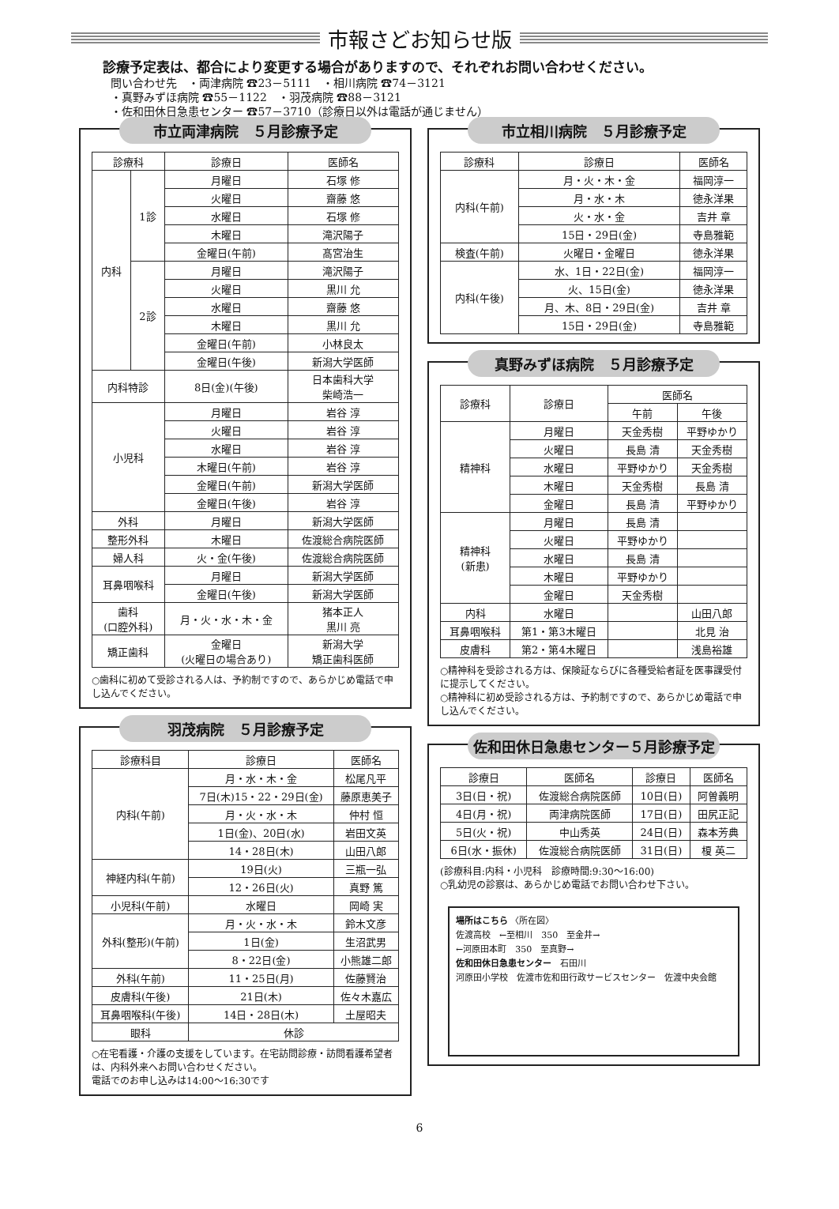市報さどお知らせ版
診療予定表は、都合により変更する場合がありますので、それぞれお問い合わせください。
問い合わせ先　・両津病院 ☎23－5111　・相川病院 ☎74－3121
・真野みずほ病院 ☎55－1122　・羽茂病院 ☎88－3121
・佐和田休日急患センター ☎57－3710（診療日以外は電話が通じません）
市立両津病院　５月診療予定
| 診療科 | | 診療日 | 医師名 |
| --- | --- | --- | --- |
| 内科 | 1診 | 月曜日 | 石塚 修 |
| | | 火曜日 | 齋藤 悠 |
| | | 水曜日 | 石塚 修 |
| | | 木曜日 | 滝沢陽子 |
| | | 金曜日(午前) | 髙宮治生 |
| | 2診 | 月曜日 | 滝沢陽子 |
| | | 火曜日 | 黒川 允 |
| | | 水曜日 | 齋藤 悠 |
| | | 木曜日 | 黒川 允 |
| | | 金曜日(午前) | 小林良太 |
| | | 金曜日(午後) | 新潟大学医師 |
| 内科特診 | | 8日(金)(午後) | 日本歯科大学 柴崎浩一 |
| 小児科 | | 月曜日 | 岩谷 淳 |
| | | 火曜日 | 岩谷 淳 |
| | | 水曜日 | 岩谷 淳 |
| | | 木曜日(午前) | 岩谷 淳 |
| | | 金曜日(午前) | 新潟大学医師 |
| | | 金曜日(午後) | 岩谷 淳 |
| 外科 | | 月曜日 | 新潟大学医師 |
| 整形外科 | | 木曜日 | 佐渡総合病院医師 |
| 婦人科 | | 火・金(午後) | 佐渡総合病院医師 |
| 耳鼻咽喉科 | | 月曜日 | 新潟大学医師 |
| | | 金曜日(午後) | 新潟大学医師 |
| 歯科 (口腔外科) | | 月・火・水・木・金 | 猪本正人 黒川 亮 |
| 矯正歯科 | | 金曜日 (火曜日の場合あり) | 新潟大学 矯正歯科医師 |
○歯科に初めて受診される人は、予約制ですので、あらかじめ電話で申し込んでください。
羽茂病院　５月診療予定
| 診療科目 | 診療日 | 医師名 |
| --- | --- | --- |
| 内科(午前) | 月・水・木・金 | 松尾凡平 |
| | 7日(木)15・22・29日(金) | 藤原恵美子 |
| | 月・火・水・木 | 仲村 恒 |
| | 1日(金)、20日(水) | 岩田文英 |
| | 14・28日(木) | 山田八郎 |
| 神経内科(午前) | 19日(火) | 三瓶一弘 |
| | 12・26日(火) | 真野 篤 |
| 小児科(午前) | 水曜日 | 岡崎 実 |
| 外科(整形)(午前) | 月・火・水・木 | 鈴木文彦 |
| | 1日(金) | 生沼武男 |
| | 8・22日(金) | 小熊雄二郎 |
| 外科(午前) | 11・25日(月) | 佐藤賢治 |
| 皮膚科(午後) | 21日(木) | 佐々木嘉広 |
| 耳鼻咽喉科(午後) | 14日・28日(木) | 土屋昭夫 |
| 眼科 | 休診 | |
○在宅看護・介護の支援をしています。在宅訪問診療・訪問看護希望者は、内科外来へお問い合わせください。
電話でのお申し込みは14:00～16:30です
市立相川病院　５月診療予定
| 診療科 | 診療日 | 医師名 |
| --- | --- | --- |
| 内科(午前) | 月・火・木・金 | 福岡淳一 |
| | 月・水・木 | 徳永洋果 |
| | 火・水・金 | 吉井 章 |
| | 15日・29日(金) | 寺島雅範 |
| 検査(午前) | 火曜日・金曜日 | 徳永洋果 |
| 内科(午後) | 水、1日・22日(金) | 福岡淳一 |
| | 火、15日(金) | 徳永洋果 |
| | 月、木、8日・29日(金) | 吉井 章 |
| | 15日・29日(金) | 寺島雅範 |
真野みずほ病院　５月診療予定
| 診療科 | 診療日 | 医師名 | |
| --- | --- | --- | --- |
| | | 午前 | 午後 |
| 精神科 | 月曜日 | 天金秀樹 | 平野ゆかり |
| | 火曜日 | 長島 清 | 天金秀樹 |
| | 水曜日 | 平野ゆかり | 天金秀樹 |
| | 木曜日 | 天金秀樹 | 長島 清 |
| | 金曜日 | 長島 清 | 平野ゆかり |
| 精神科 (新患) | 月曜日 | 長島 清 | |
| | 火曜日 | 平野ゆかり | |
| | 水曜日 | 長島 清 | |
| | 木曜日 | 平野ゆかり | |
| | 金曜日 | 天金秀樹 | |
| 内科 | 水曜日 | | 山田八郎 |
| 耳鼻咽喉科 | 第1・第3木曜日 | | 北見 治 |
| 皮膚科 | 第2・第4木曜日 | | 浅島裕雄 |
○精神科を受診される方は、保険証ならびに各種受給者証を医事課受付に提示してください。
○精神科に初め受診される方は、予約制ですので、あらかじめ電話で申し込んでください。
佐和田休日急患センター５月診療予定
| 診療日 | 医師名 | 診療日 | 医師名 |
| --- | --- | --- | --- |
| 3日(日・祝) | 佐渡総合病院医師 | 10日(日) | 阿曽義明 |
| 4日(月・祝) | 両津病院医師 | 17日(日) | 田尻正記 |
| 5日(火・祝) | 中山秀英 | 24日(日) | 森本芳典 |
| 6日(水・振休) | 佐渡総合病院医師 | 31日(日) | 榎 英二 |
(診療科目:内科・小児科　診療時間:9:30～16:00)
○乳幼児の診察は、あらかじめ電話でお問い合わせ下さい。
場所はこちら 〈所在図〉
佐渡高校　←至相川　350　至金井→
←河原田本町　350　至真野→
佐和田休日急患センター　石田川
河原田小学校　佐渡市佐和田行政サービスセンター　佐渡中央会館
6